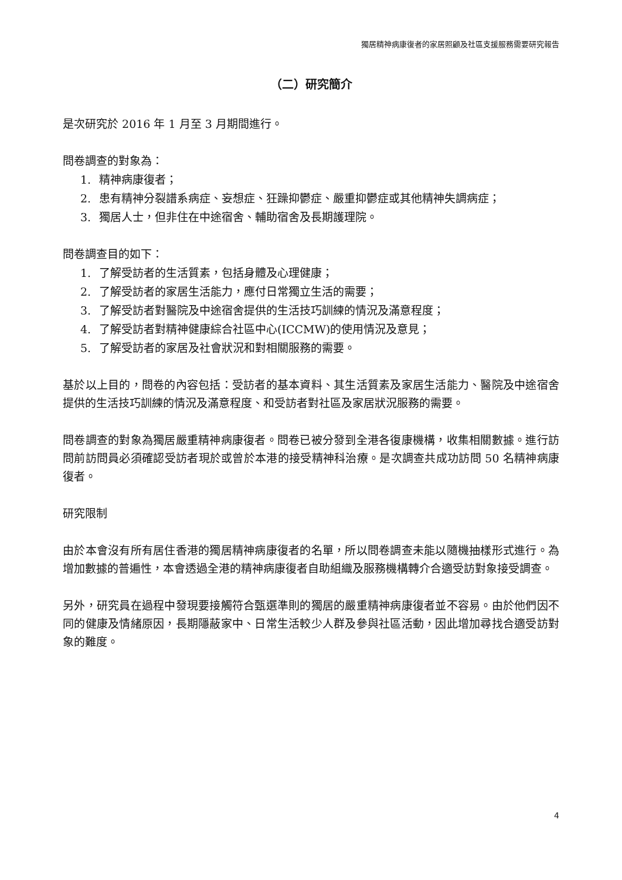獨居精神病康復者的家居照顧及社區支援服務需要研究報告
（二）研究簡介
是次研究於 2016 年 1 月至 3 月期間進行。
問卷調查的對象為：
1. 精神病康復者；
2. 患有精神分裂譜系病症、妄想症、狂躁抑鬱症、嚴重抑鬱症或其他精神失調病症；
3. 獨居人士，但非住在中途宿舍、輔助宿舍及長期護理院。
問卷調查目的如下：
1. 了解受訪者的生活質素，包括身體及心理健康；
2. 了解受訪者的家居生活能力，應付日常獨立生活的需要；
3. 了解受訪者對醫院及中途宿舍提供的生活技巧訓練的情況及滿意程度；
4. 了解受訪者對精神健康綜合社區中心(ICCMW)的使用情況及意見；
5. 了解受訪者的家居及社會狀況和對相關服務的需要。
基於以上目的，問卷的內容包括：受訪者的基本資料、其生活質素及家居生活能力、醫院及中途宿舍提供的生活技巧訓練的情況及滿意程度、和受訪者對社區及家居狀況服務的需要。
問卷調查的對象為獨居嚴重精神病康復者。問卷已被分發到全港各復康機構，收集相關數據。進行訪問前訪問員必須確認受訪者現於或曾於本港的接受精神科治療。是次調查共成功訪問 50 名精神病康復者。
研究限制
由於本會沒有所有居住香港的獨居精神病康復者的名單，所以問卷調查未能以隨機抽樣形式進行。為增加數據的普遍性，本會透過全港的精神病康復者自助組織及服務機構轉介合適受訪對象接受調查。
另外，研究員在過程中發現要接觸符合甄選準則的獨居的嚴重精神病康復者並不容易。由於他們因不同的健康及情緒原因，長期隱蔽家中、日常生活較少人群及參與社區活動，因此增加尋找合適受訪對象的難度。
4